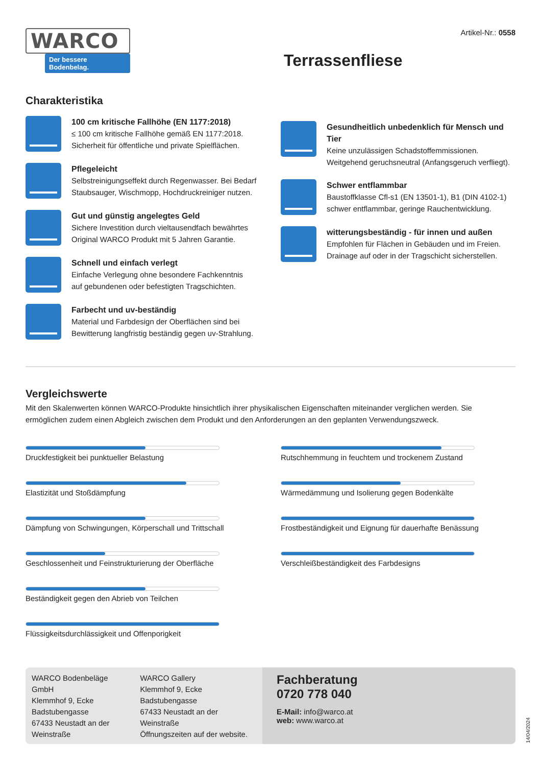WARCO
Der bessere Bodenbelag.
Artikel-Nr.: 0558
Terrassenfliese
Charakteristika
100 cm kritische Fallhöhe (EN 1177:2018)
≤ 100 cm kritische Fallhöhe gemäß EN 1177:2018.
Sicherheit für öffentliche und private Spielflächen.
Pflegeleicht
Selbstreinigungseffekt durch Regenwasser. Bei Bedarf Staubsauger, Wischmopp, Hochdruckreiniger nutzen.
Gut und günstig angelegtes Geld
Sichere Investition durch vieltausendfach bewährtes Original WARCO Produkt mit 5 Jahren Garantie.
Schnell und einfach verlegt
Einfache Verlegung ohne besondere Fachkenntnis
auf gebundenen oder befestigten Tragschichten.
Farbecht und uv-beständig
Material und Farbdesign der Oberflächen sind bei Bewitterung langfristig beständig gegen uv-Strahlung.
Gesundheitlich unbedenklich für Mensch und Tier
Keine unzulässigen Schadstoffemmissionen.
Weitgehend geruchsneutral (Anfangsgeruch verfliegt).
Schwer entflammbar
Baustoffklasse Cfl-s1 (EN 13501-1), B1 (DIN 4102-1)
schwer entflammbar, geringe Rauchentwicklung.
witterungsbeständig - für innen und außen
Empfohlen für Flächen in Gebäuden und im Freien.
Drainage auf oder in der Tragschicht sicherstellen.
Vergleichswerte
Mit den Skalenwerten können WARCO-Produkte hinsichtlich ihrer physikalischen Eigenschaften miteinander verglichen werden. Sie ermöglichen zudem einen Abgleich zwischen dem Produkt und den Anforderungen an den geplanten Verwendungszweck.
Druckfestigkeit bei punktueller Belastung
Elastizität und Stoßdämpfung
Dämpfung von Schwingungen, Körperschall und Trittschall
Geschlossenheit und Feinstrukturierung der Oberfläche
Beständigkeit gegen den Abrieb von Teilchen
Flüssigkeitsdurchlässigkeit und Offenporigkeit
Rutschhemmung in feuchtem und trockenem Zustand
Wärmedämmung und Isolierung gegen Bodenkälte
Frostbeständigkeit und Eignung für dauerhafte Benässung
Verschleißbeständigkeit des Farbdesigns
WARCO Bodenbeläge GmbH
Klemmhof 9, Ecke Badstubengasse
67433 Neustadt an der Weinstraße
WARCO Gallery
Klemmhof 9, Ecke Badstubengasse
67433 Neustadt an der Weinstraße
Öffnungszeiten auf der website.
Fachberatung
0720 778 040
E-Mail: info@warco.at
web: www.warco.at
14/04/2024